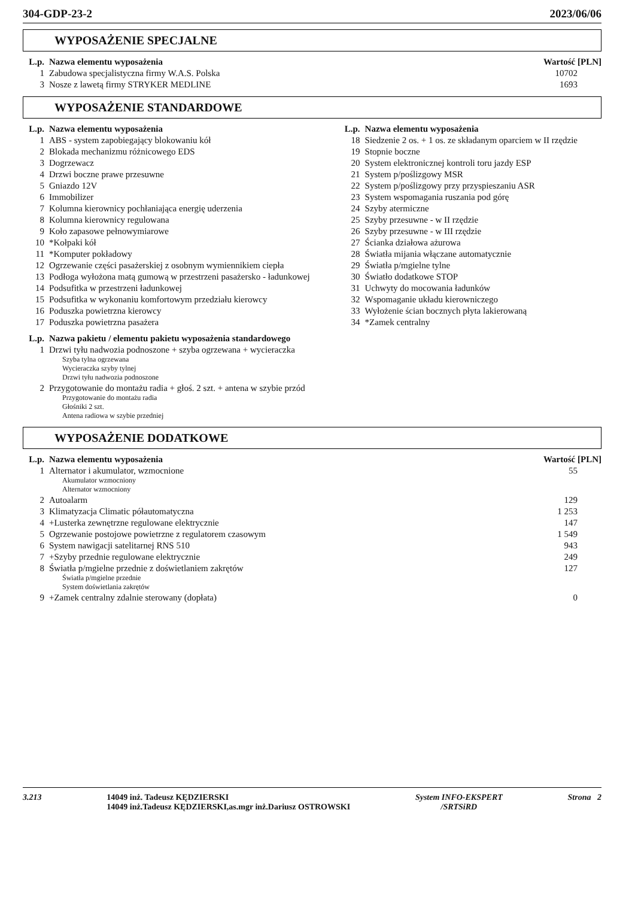304-GDP-23-2 2023/06/06
WYPOSAŻENIE SPECJALNE
| L.p. | Nazwa elementu wyposażenia | Wartość [PLN] |
| --- | --- | --- |
| 1 | Zabudowa specjalistyczna firmy W.A.S. Polska | 10702 |
| 3 | Nosze z lawetą firmy STRYKER MEDLINE | 1693 |
WYPOSAŻENIE STANDARDOWE
| L.p. | Nazwa elementu wyposażenia | L.p. | Nazwa elementu wyposażenia |
| --- | --- | --- | --- |
| 1 | ABS - system zapobiegający blokowaniu kół | 18 | Siedzenie 2 os. + 1 os. ze składanym oparciem w II rzędzie |
| 2 | Blokada mechanizmu różnicowego EDS | 19 | Stopnie boczne |
| 3 | Dogrzewacz | 20 | System elektronicznej kontroli toru jazdy ESP |
| 4 | Drzwi boczne prawe przesuwne | 21 | System p/poślizgowy MSR |
| 5 | Gniazdo 12V | 22 | System p/poślizgowy przy przyspieszaniu ASR |
| 6 | Immobilizer | 23 | System wspomagania ruszania pod górę |
| 7 | Kolumna kierownicy pochłaniająca energię uderzenia | 24 | Szyby atermiczne |
| 8 | Kolumna kierownicy regulowana | 25 | Szyby przesuwne - w II rzędzie |
| 9 | Koło zapasowe pełnowymiarowe | 26 | Szyby przesuwne - w III rzędzie |
| 10 | *Kołpaki kół | 27 | Ścianka działowa ażurowa |
| 11 | *Komputer pokładowy | 28 | Światła mijania włączane automatycznie |
| 12 | Ogrzewanie części pasażerskiej z osobnym wymiennikiem ciepła | 29 | Światła p/mgielne tylne |
| 13 | Podłoga wyłożona matą gumową w przestrzeni pasażersko - ładunkowej | 30 | Światło dodatkowe STOP |
| 14 | Podsufitka w przestrzeni ładunkowej | 31 | Uchwyty do mocowania ładunków |
| 15 | Podsufitka w wykonaniu komfortowym przedziału kierowcy | 32 | Wspomaganie układu kierowniczego |
| 16 | Poduszka powietrzna kierowcy | 33 | Wyłożenie ścian bocznych płyta lakierowaną |
| 17 | Poduszka powietrzna pasażera | 34 | *Zamek centralny |
| L.p. | Nazwa pakietu / elementu pakietu wyposażenia standardowego |
| --- | --- |
| 1 | Drzwi tyłu nadwozia podnoszone + szyba ogrzewana + wycieraczka Szyba tylna ogrzewana Wycieraczka szyby tylnej Drzwi tyłu nadwozia podnoszone |
| 2 | Przygotowanie do montażu radia + głoś. 2 szt. + antena w szybie przód Przygotowanie do montażu radia Głośniki 2 szt. Antena radiowa w szybie przedniej |
WYPOSAŻENIE DODATKOWE
| L.p. | Nazwa elementu wyposażenia | Wartość [PLN] |
| --- | --- | --- |
| 1 | Alternator i akumulator, wzmocnione Akumulator wzmocniony Alternator wzmocniony | 55 |
| 2 | Autoalarm | 129 |
| 3 | Klimatyzacja Climatic półautomatyczna | 1 253 |
| 4 | +Lusterka zewnętrzne regulowane elektrycznie | 147 |
| 5 | Ogrzewanie postojowe powietrzne z regulatorem czasowym | 1 549 |
| 6 | System nawigacji satelitarnej RNS 510 | 943 |
| 7 | +Szyby przednie regulowane elektrycznie | 249 |
| 8 | Światła p/mgielne przednie z doświetlaniem zakrętów Światła p/mgielne przednie System doświetlania zakrętów | 127 |
| 9 | +Zamek centralny zdalnie sterowany (dopłata) | 0 |
3.213 14049 inż. Tadeusz KĘDZIERSKI
14049 inż.Tadeusz KĘDZIERSKI,as.mgr inż.Dariusz OSTROWSKI System INFO-EKSPERT
/SRTSiRD Strona 2